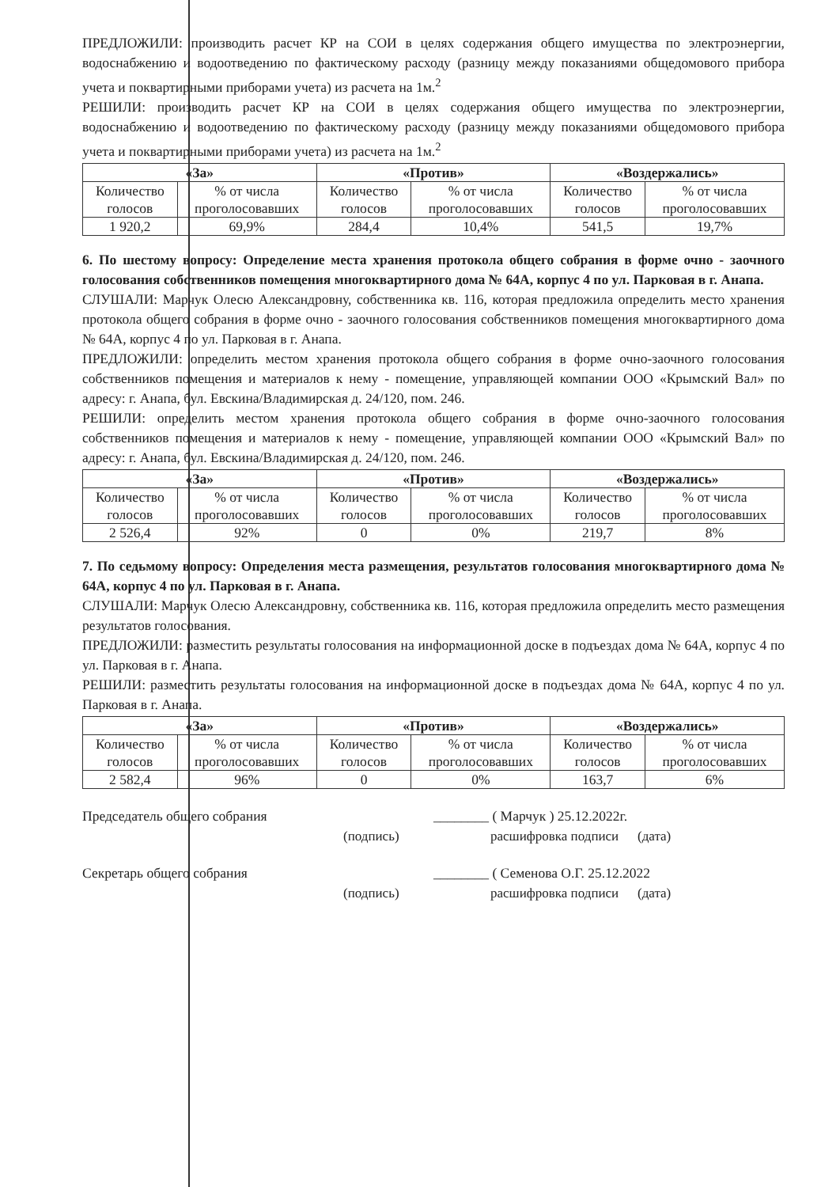ПРЕДЛОЖИЛИ: производить расчет КР на СОИ в целях содержания общего имущества по электроэнергии, водоснабжению и водоотведению по фактическому расходу (разницу между показаниями общедомового прибора учета и поквартирными приборами учета) из расчета на 1м.<sup>2</sup>
РЕШИЛИ: производить расчет КР на СОИ в целях содержания общего имущества по электроэнергии, водоснабжению и водоотведению по фактическому расходу (разницу между показаниями общедомового прибора учета и поквартирными приборами учета) из расчета на 1м.<sup>2</sup>
| «За» | | «Против» | | «Воздержались» | |
| --- | --- | --- | --- | --- | --- |
| Количество голосов | % от числа проголосовавших | Количество голосов | % от числа проголосовавших | Количество голосов | % от числа проголосовавших |
| 1 920,2 | 69,9% | 284,4 | 10,4% | 541,5 | 19,7% |
6. По шестому вопросу: Определение места хранения протокола общего собрания в форме очно - заочного голосования собственников помещения многоквартирного дома № 64А, корпус 4 по ул. Парковая в г. Анапа.
СЛУШАЛИ: Марчук Олесю Александровну, собственника кв. 116, которая предложила определить место хранения протокола общего собрания в форме очно - заочного голосования собственников помещения многоквартирного дома № 64А, корпус 4 по ул. Парковая в г. Анапа.
ПРЕДЛОЖИЛИ: определить местом хранения протокола общего собрания в форме очно-заочного голосования собственников помещения и материалов к нему - помещение, управляющей компании ООО «Крымский Вал» по адресу: г. Анапа, бул. Евскина/Владимирская д. 24/120, пом. 246.
РЕШИЛИ: определить местом хранения протокола общего собрания в форме очно-заочного голосования собственников помещения и материалов к нему - помещение, управляющей компании ООО «Крымский Вал» по адресу: г. Анапа, бул. Евскина/Владимирская д. 24/120, пом. 246.
| «За» | | «Против» | | «Воздержались» | |
| --- | --- | --- | --- | --- | --- |
| Количество голосов | % от числа проголосовавших | Количество голосов | % от числа проголосовавших | Количество голосов | % от числа проголосовавших |
| 2 526,4 | 92% | 0 | 0% | 219,7 | 8% |
7. По седьмому вопросу: Определения места размещения, результатов голосования многоквартирного дома № 64А, корпус 4 по ул. Парковая в г. Анапа.
СЛУШАЛИ: Марчук Олесю Александровну, собственника кв. 116, которая предложила определить место размещения результатов голосования.
ПРЕДЛОЖИЛИ: разместить результаты голосования на информационной доске в подъездах дома № 64А, корпус 4 по ул. Парковая в г. Анапа.
РЕШИЛИ: разместить результаты голосования на информационной доске в подъездах дома № 64А, корпус 4 по ул. Парковая в г. Анапа.
| «За» | | «Против» | | «Воздержались» | |
| --- | --- | --- | --- | --- | --- |
| Количество голосов | % от числа проголосовавших | Количество голосов | % от числа проголосовавших | Количество голосов | % от числа проголосовавших |
| 2 582,4 | 96% | 0 | 0% | 163,7 | 6% |
Председатель общего собрания ________ ( Марчук ) 25.12.2022г.
(подпись) расшифровка подписи (дата)
Секретарь общего собрания ________ ( Семенова О.Г. 25.12.2022
(подпись) расшифровка подписи (дата)